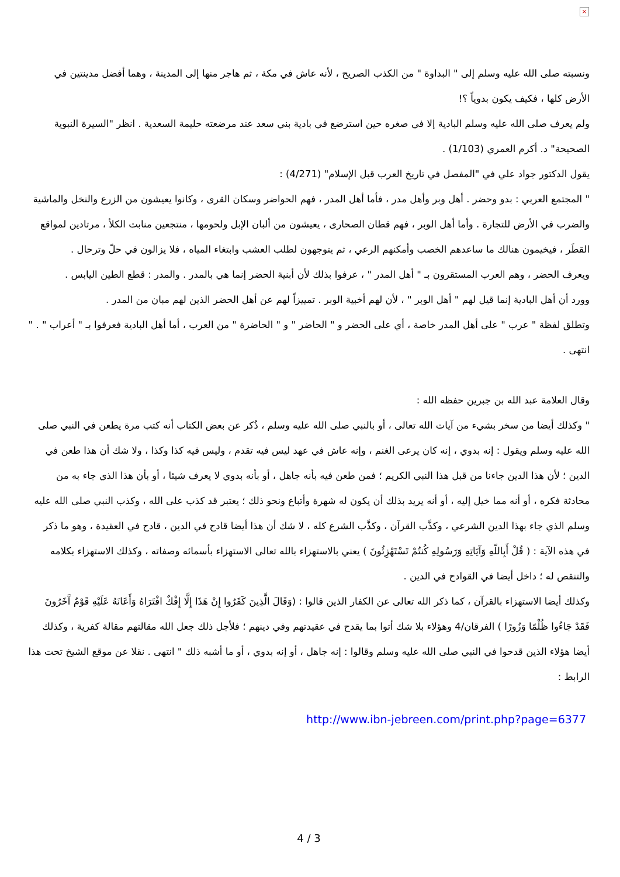×
ونسبته صلى الله عليه وسلم إلى " البداوة " من الكذب الصريح ، لأنه عاش في مكة ، ثم هاجر منها إلى المدينة ، وهما أفضل مدينتين في الأرض كلها ، فكيف يكون بدوياً ؟!
ولم يعرف صلى الله عليه وسلم البادية إلا في صغره حين استرضع في بادية بني سعد عند مرضعته حليمة السعدية . انظر "السيرة النبوية الصحيحة" د. أكرم العمري (1/103) .
يقول الدكتور جواد علي في "المفصل في تاريخ العرب قبل الإسلام" (4/271) :
" المجتمع العربي : بدو وحضر . أهل وبر وأهل مدر ، فأما أهل المدر ، فهم الحواضر وسكان القرى ، وكانوا يعيشون من الزرع والنخل والماشية والضرب في الأرض للتجارة . وأما أهل الوبر ، فهم قطان الصحارى ، يعيشون من ألبان الإبل ولحومها ، منتجعين منابت الكلأ ، مرتادين لمواقع القطَر ، فيخيمون هنالك ما ساعدهم الخصب وأمكنهم الرعي ، ثم يتوجهون لطلب العشب وابتغاء المياه ، فلا يزالون في حلّ وترحال .
ويعرف الحضر ، وهم العرب المستقرون بـ " أهل المدر " ، عرفوا بذلك لأن أبنية الحضر إنما هي بالمدر . والمدر : قطع الطين اليابس .
وورد أن أهل البادية إنما قيل لهم " أهل الوبر " ، لأن لهم أخبية الوبر . تمييزاً لهم عن أهل الحضر الذين لهم مبان من المدر .
وتطلق لفظة " عرب " على أهل المدر خاصة ، أي على الحضر و " الحاضر " و " الحاضرة " من العرب ، أما أهل البادية فعرفوا بـ " أعراب " . " انتهى .
وقال العلامة عبد الله بن جبرين حفظه الله :
" وكذلك أيضا من سخر بشيء من آيات الله تعالى ، أو بالنبي صلى الله عليه وسلم ، ذُكر عن بعض الكتاب أنه كتب مرة يطعن في النبي صلى الله عليه وسلم ويقول : إنه بدوي ، إنه كان يرعى الغنم ، وإنه عاش في عهد ليس فيه تقدم ، وليس فيه كذا وكذا ، ولا شك أن هذا طعن في الدين ؛ لأن هذا الدين جاءنا من قبل هذا النبي الكريم ؛ فمن طعن فيه بأنه جاهل ، أو بأنه بدوي لا يعرف شيئا ، أو بأن هذا الذي جاء به من محادثة فكره ، أو أنه مما خيل إليه ، أو أنه يريد بذلك أن يكون له شهرة وأتباع ونحو ذلك ؛ يعتبر قد كذب على الله ، وكذب النبي صلى الله عليه وسلم الذي جاء بهذا الدين الشرعي ، وكذَّب القرآن ، وكذَّب الشرع كله ، لا شك أن هذا أيضا قادح في الدين ، قادح في العقيدة ، وهو ما ذكر في هذه الآية : ( قُلْ أَبِاللّهِ وَآيَاتِهِ وَرَسُولِهِ كُنتُمْ تَسْتَهْزِئُونَ ) يعني بالاستهزاء بالله تعالى الاستهزاء بأسمائه وصفاته ، وكذلك الاستهزاء بكلامه والتنقص له ؛ داخل أيضا في القوادح في الدين .
وكذلك أيضا الاستهزاء بالقرآن ، كما ذكر الله تعالى عن الكفار الذين قالوا : (وَقَالَ الَّذِينَ كَفَرُوا إِنْ هَذَا إِلَّا إِفْكٌ افْتَرَاهُ وَأَعَانَهُ عَلَيْهِ قَوْمٌ آَخَرُونَ فَقَدْ جَاءُوا ظُلْمًا وَزُورًا ) الفرقان/4 وهؤلاء بلا شك أتوا بما يقدح في عقيدتهم وفي دينهم ؛ فلأجل ذلك جعل الله مقالتهم مقالة كفرية ، وكذلك أيضا هؤلاء الذين قدحوا في النبي صلى الله عليه وسلم وقالوا : إنه جاهل ، أو إنه بدوي ، أو ما أشبه ذلك " انتهى . نقلا عن موقع الشيخ تحت هذا الرابط :
http://www.ibn-jebreen.com/print.php?page=6377
4 / 3